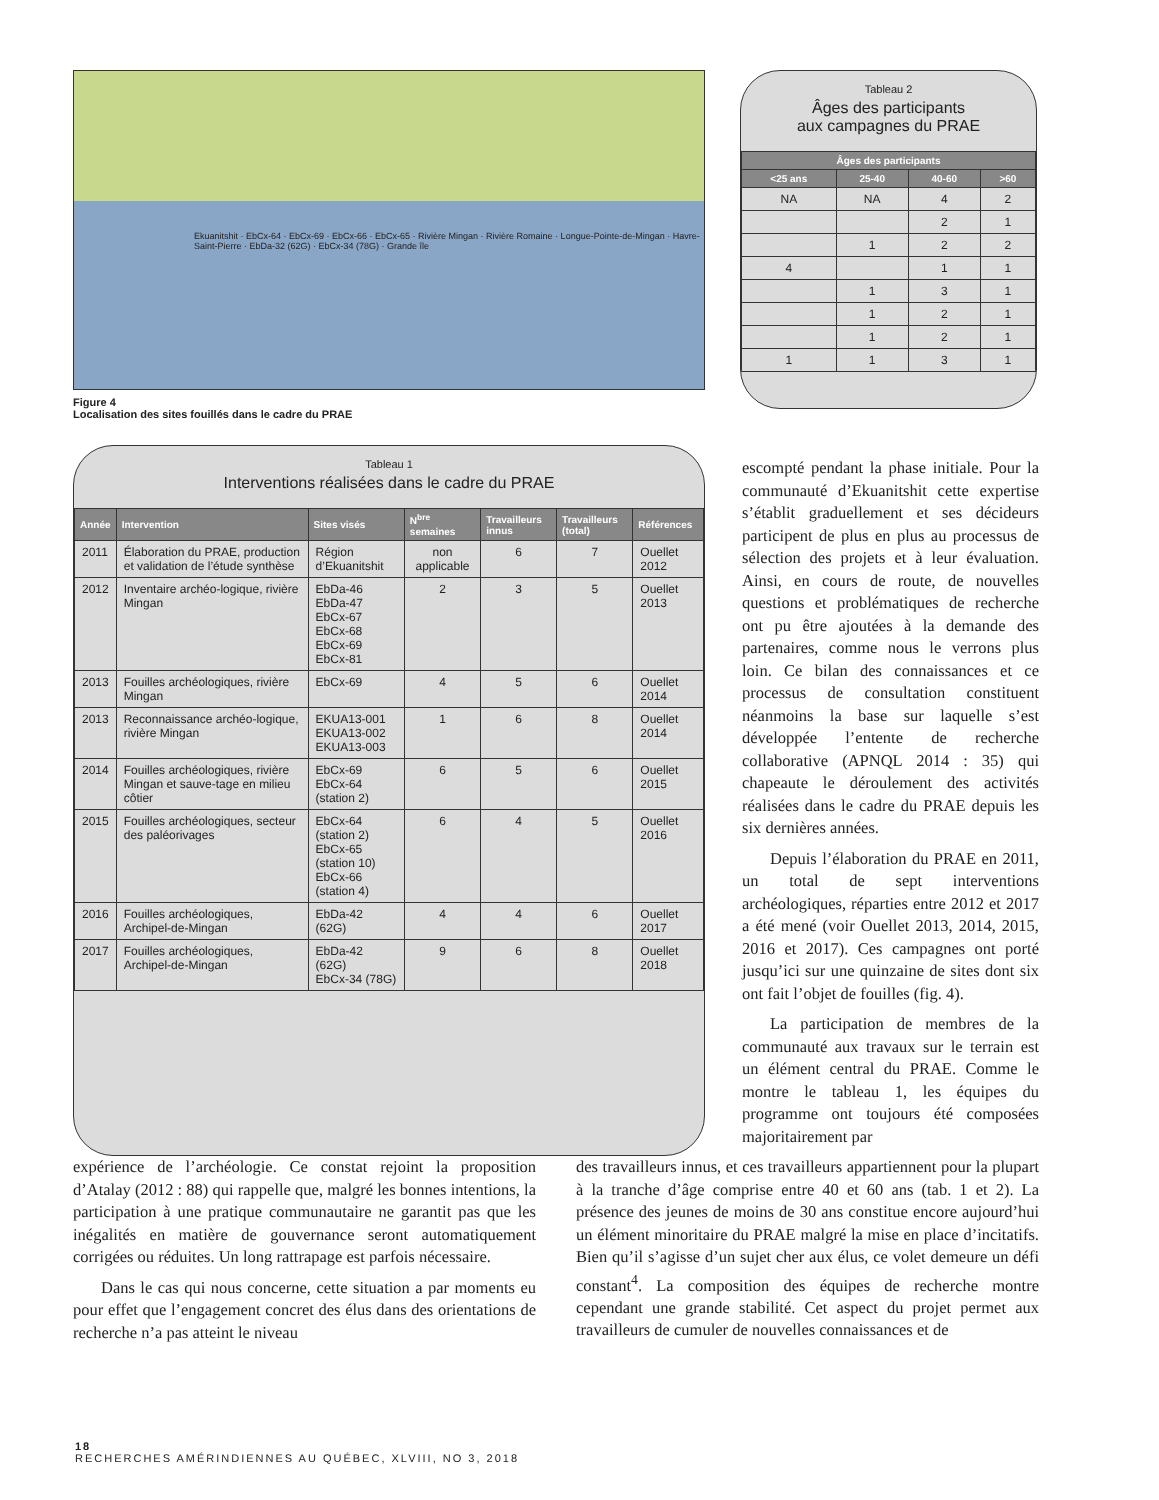Ekuanitshit · EbCx-64 · EbCx-69 · EbCx-66 · EbCx-65 · Rivière Mingan · Rivière Romaine · Longue-Pointe-de-Mingan · Havre-Saint-Pierre · EbDa-32 (62G) · EbCx-34 (78G) · Grande île
Figure 4
Localisation des sites fouillés dans le cadre du PRAE
Tableau 2
Âges des participants
aux campagnes du PRAE
| Âges des participants | | | |
| --- | --- | --- | --- |
| <25 ans | 25-40 | 40-60 | >60 |
| NA | NA | 4 | 2 |
| | | 2 | 1 |
| | 1 | 2 | 2 |
| 4 | | 1 | 1 |
| | 1 | 3 | 1 |
| | 1 | 2 | 1 |
| | 1 | 2 | 1 |
| 1 | 1 | 3 | 1 |
Tableau 1
Interventions réalisées dans le cadre du PRAE
| Année | Intervention | Sites visés | N<sup>bre</sup> semaines | Travailleurs innus | Travailleurs (total) | Références |
| --- | --- | --- | --- | --- | --- | --- |
| 2011 | Élaboration du PRAE, production et validation de l’étude synthèse | Région d’Ekuanitshit | non applicable | 6 | 7 | Ouellet 2012 |
| 2012 | Inventaire archéo-logique, rivière Mingan | EbDa-46 EbDa-47 EbCx-67 EbCx-68 EbCx-69 EbCx-81 | 2 | 3 | 5 | Ouellet 2013 |
| 2013 | Fouilles archéologiques, rivière Mingan | EbCx-69 | 4 | 5 | 6 | Ouellet 2014 |
| 2013 | Reconnaissance archéo-logique, rivière Mingan | EKUA13-001 EKUA13-002 EKUA13-003 | 1 | 6 | 8 | Ouellet 2014 |
| 2014 | Fouilles archéologiques, rivière Mingan et sauve-tage en milieu côtier | EbCx-69 EbCx-64 (station 2) | 6 | 5 | 6 | Ouellet 2015 |
| 2015 | Fouilles archéologiques, secteur des paléorivages | EbCx-64 (station 2) EbCx-65 (station 10) EbCx-66 (station 4) | 6 | 4 | 5 | Ouellet 2016 |
| 2016 | Fouilles archéologiques, Archipel-de-Mingan | EbDa-42 (62G) | 4 | 4 | 6 | Ouellet 2017 |
| 2017 | Fouilles archéologiques, Archipel-de-Mingan | EbDa-42 (62G) EbCx-34 (78G) | 9 | 6 | 8 | Ouellet 2018 |
escompté pendant la phase initiale. Pour la communauté d’Ekuanitshit cette expertise s’établit graduellement et ses décideurs participent de plus en plus au processus de sélection des projets et à leur évaluation. Ainsi, en cours de route, de nouvelles questions et problématiques de recherche ont pu être ajoutées à la demande des partenaires, comme nous le verrons plus loin. Ce bilan des connaissances et ce processus de consultation constituent néanmoins la base sur laquelle s’est développée l’entente de recherche collaborative (APNQL 2014 : 35) qui chapeaute le déroulement des activités réalisées dans le cadre du PRAE depuis les six dernières années.
Depuis l’élaboration du PRAE en 2011, un total de sept interventions archéologiques, réparties entre 2012 et 2017 a été mené (voir Ouellet 2013, 2014, 2015, 2016 et 2017). Ces campagnes ont porté jusqu’ici sur une quinzaine de sites dont six ont fait l’objet de fouilles (fig. 4).
La participation de membres de la communauté aux travaux sur le terrain est un élément central du PRAE. Comme le montre le tableau 1, les équipes du programme ont toujours été composées majoritairement par
expérience de l’archéologie. Ce constat rejoint la proposition d’Atalay (2012 : 88) qui rappelle que, malgré les bonnes intentions, la participation à une pratique communautaire ne garantit pas que les inégalités en matière de gouvernance seront automatiquement corrigées ou réduites. Un long rattrapage est parfois nécessaire.
Dans le cas qui nous concerne, cette situation a par moments eu pour effet que l’engagement concret des élus dans des orientations de recherche n’a pas atteint le niveau
des travailleurs innus, et ces travailleurs appartiennent pour la plupart à la tranche d’âge comprise entre 40 et 60 ans (tab. 1 et 2). La présence des jeunes de moins de 30 ans constitue encore aujourd’hui un élément minoritaire du PRAE malgré la mise en place d’incitatifs. Bien qu’il s’agisse d’un sujet cher aux élus, ce volet demeure un défi constant<sup>4</sup>. La composition des équipes de recherche montre cependant une grande stabilité. Cet aspect du projet permet aux travailleurs de cumuler de nouvelles connaissances et de
18
RECHERCHES AMÉRINDIENNES AU QUÉBEC, XLVIII, NO 3, 2018